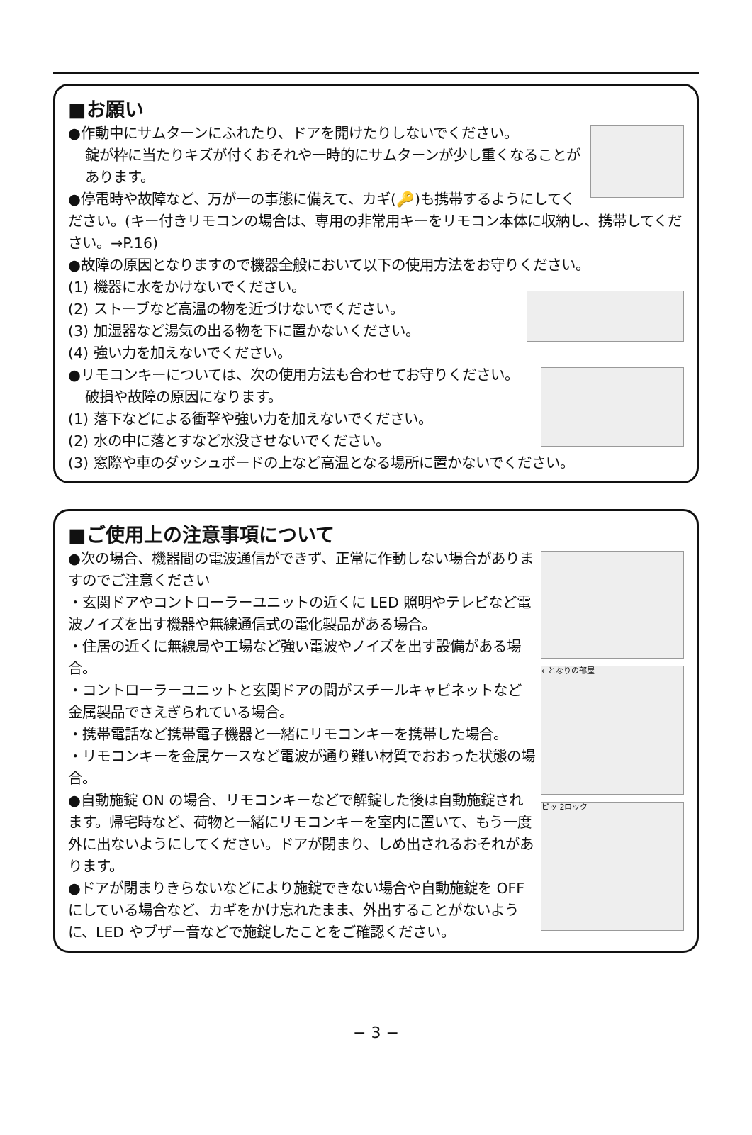■お願い
●作動中にサムターンにふれたり、ドアを開けたりしないでください。
錠が枠に当たりキズが付くおそれや一時的にサムターンが少し重くなることがあります。
●停電時や故障など、万が一の事態に備えて、カギ(🔑)も携帯するようにしてください。(キー付きリモコンの場合は、専用の非常用キーをリモコン本体に収納し、携帯してください。→P.16)
●故障の原因となりますので機器全般において以下の使用方法をお守りください。
(1) 機器に水をかけないでください。
(2) ストーブなど高温の物を近づけないでください。
(3) 加湿器など湯気の出る物を下に置かないください。
(4) 強い力を加えないでください。
●リモコンキーについては、次の使用方法も合わせてお守りください。
破損や故障の原因になります。
(1) 落下などによる衝撃や強い力を加えないでください。
(2) 水の中に落とすなど水没させないでください。
(3) 窓際や車のダッシュボードの上など高温となる場所に置かないでください。
■ご使用上の注意事項について
←となりの部屋 ピッ 2ロック
●次の場合、機器間の電波通信ができず、正常に作動しない場合がありますのでご注意ください
・玄関ドアやコントローラーユニットの近くに LED 照明やテレビなど電波ノイズを出す機器や無線通信式の電化製品がある場合。
・住居の近くに無線局や工場など強い電波やノイズを出す設備がある場合。
・コントローラーユニットと玄関ドアの間がスチールキャビネットなど金属製品でさえぎられている場合。
・携帯電話など携帯電子機器と一緒にリモコンキーを携帯した場合。
・リモコンキーを金属ケースなど電波が通り難い材質でおおった状態の場合。
●自動施錠 ON の場合、リモコンキーなどで解錠した後は自動施錠されます。帰宅時など、荷物と一緒にリモコンキーを室内に置いて、もう一度外に出ないようにしてください。ドアが閉まり、しめ出されるおそれがあります。
●ドアが閉まりきらないなどにより施錠できない場合や自動施錠を OFF にしている場合など、カギをかけ忘れたまま、外出することがないように、LED やブザー音などで施錠したことをご確認ください。
− 3 −